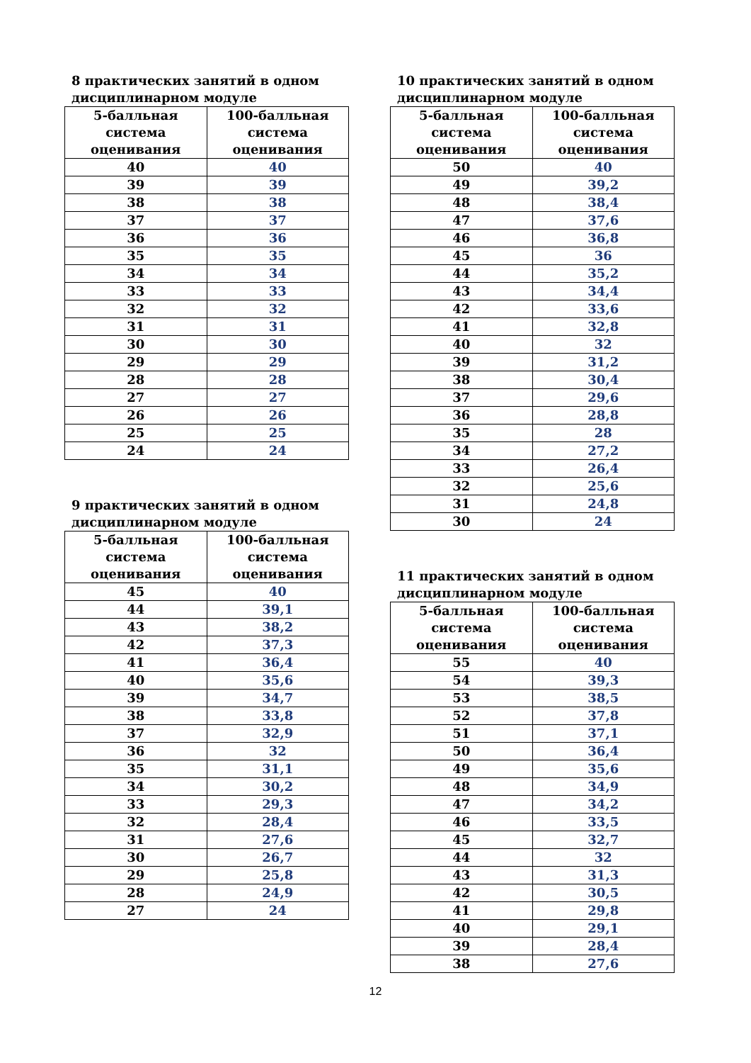8 практических занятий в одном дисциплинарном модуле
| 5-балльная система оценивания | 100-балльная система оценивания |
| --- | --- |
| 40 | 40 |
| 39 | 39 |
| 38 | 38 |
| 37 | 37 |
| 36 | 36 |
| 35 | 35 |
| 34 | 34 |
| 33 | 33 |
| 32 | 32 |
| 31 | 31 |
| 30 | 30 |
| 29 | 29 |
| 28 | 28 |
| 27 | 27 |
| 26 | 26 |
| 25 | 25 |
| 24 | 24 |
9 практических занятий в одном дисциплинарном модуле
| 5-балльная система оценивания | 100-балльная система оценивания |
| --- | --- |
| 45 | 40 |
| 44 | 39,1 |
| 43 | 38,2 |
| 42 | 37,3 |
| 41 | 36,4 |
| 40 | 35,6 |
| 39 | 34,7 |
| 38 | 33,8 |
| 37 | 32,9 |
| 36 | 32 |
| 35 | 31,1 |
| 34 | 30,2 |
| 33 | 29,3 |
| 32 | 28,4 |
| 31 | 27,6 |
| 30 | 26,7 |
| 29 | 25,8 |
| 28 | 24,9 |
| 27 | 24 |
10 практических занятий в одном дисциплинарном модуле
| 5-балльная система оценивания | 100-балльная система оценивания |
| --- | --- |
| 50 | 40 |
| 49 | 39,2 |
| 48 | 38,4 |
| 47 | 37,6 |
| 46 | 36,8 |
| 45 | 36 |
| 44 | 35,2 |
| 43 | 34,4 |
| 42 | 33,6 |
| 41 | 32,8 |
| 40 | 32 |
| 39 | 31,2 |
| 38 | 30,4 |
| 37 | 29,6 |
| 36 | 28,8 |
| 35 | 28 |
| 34 | 27,2 |
| 33 | 26,4 |
| 32 | 25,6 |
| 31 | 24,8 |
| 30 | 24 |
11 практических занятий в одном дисциплинарном модуле
| 5-балльная система оценивания | 100-балльная система оценивания |
| --- | --- |
| 55 | 40 |
| 54 | 39,3 |
| 53 | 38,5 |
| 52 | 37,8 |
| 51 | 37,1 |
| 50 | 36,4 |
| 49 | 35,6 |
| 48 | 34,9 |
| 47 | 34,2 |
| 46 | 33,5 |
| 45 | 32,7 |
| 44 | 32 |
| 43 | 31,3 |
| 42 | 30,5 |
| 41 | 29,8 |
| 40 | 29,1 |
| 39 | 28,4 |
| 38 | 27,6 |
12